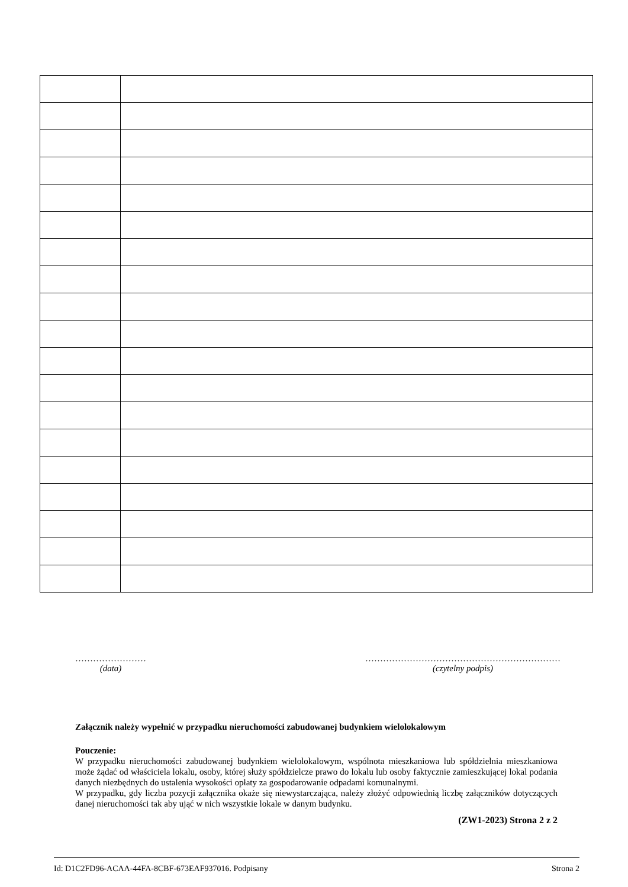……………………
(data)
…………………………………………………………
(czytelny podpis)
Załącznik należy wypełnić w przypadku nieruchomości zabudowanej budynkiem wielolokalowym
Pouczenie:
W przypadku nieruchomości zabudowanej budynkiem wielolokalowym, wspólnota mieszkaniowa lub spółdzielnia mieszkaniowa może żądać od właściciela lokalu, osoby, której służy spółdzielcze prawo do lokalu lub osoby faktycznie zamieszkującej lokal podania danych niezbędnych do ustalenia wysokości opłaty za gospodarowanie odpadami komunalnymi.
W przypadku, gdy liczba pozycji załącznika okaże się niewystarczająca, należy złożyć odpowiednią liczbę załączników dotyczących danej nieruchomości tak aby ująć w nich wszystkie lokale w danym budynku.
(ZW1-2023) Strona 2 z 2
Id: D1C2FD96-ACAA-44FA-8CBF-673EAF937016. Podpisany Strona 2